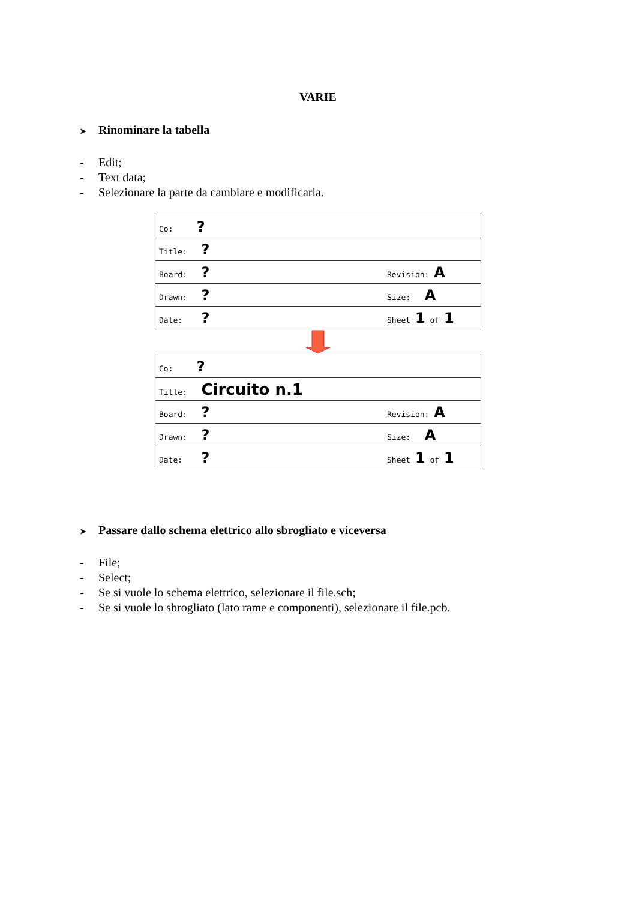VARIE
➤ Rinominare la tabella
- Edit;
- Text data;
- Selezionare la parte da cambiare e modificarla.
| Co: ? |
| Title: ? |
| Board: ? Revision: A |
| Drawn: ? Size: A |
| Date: ? Sheet 1 of 1 |
| Co: ? |
| Title: Circuito n.1 |
| Board: ? Revision: A |
| Drawn: ? Size: A |
| Date: ? Sheet 1 of 1 |
➤ Passare dallo schema elettrico allo sbrogliato e viceversa
- File;
- Select;
- Se si vuole lo schema elettrico, selezionare il file.sch;
- Se si vuole lo sbrogliato (lato rame e componenti), selezionare il file.pcb.